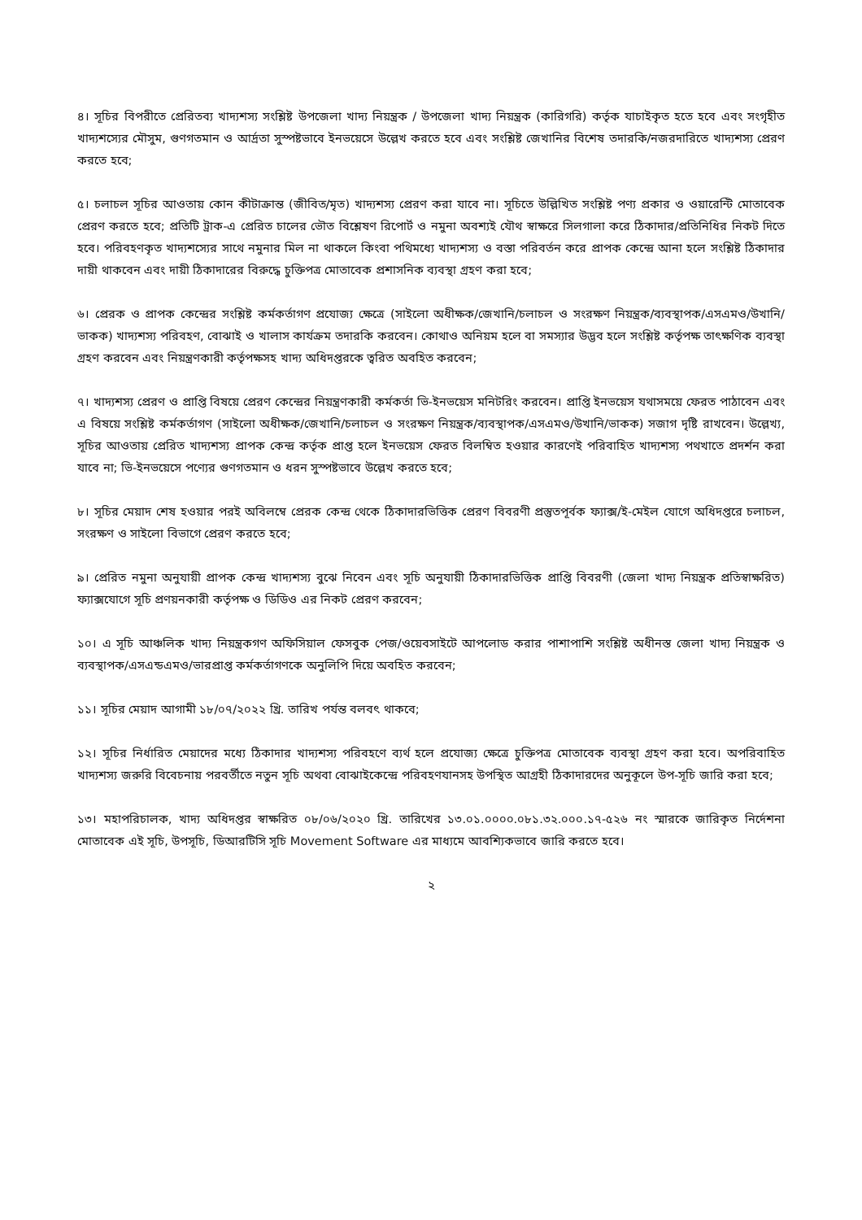৪। সূচির বিপরীতে প্রেরিতব্য খাদ্যশস্য সংশ্লিষ্ট উপজেলা খাদ্য নিয়ন্ত্রক / উপজেলা খাদ্য নিয়ন্ত্রক (কারিগরি) কর্তৃক যাচাইকৃত হতে হবে এবং সংগৃহীত খাদ্যশস্যের মৌসুম, গুণগতমান ও আর্দ্রতা সুস্পষ্টভাবে ইনভয়েসে উল্লেখ করতে হবে এবং সংশ্লিষ্ট জেখানির বিশেষ তদারকি/নজরদারিতে খাদ্যশস্য প্রেরণ করতে হবে;
৫। চলাচল সূচির আওতায় কোন কীটাক্রান্ত (জীবিত/মৃত) খাদ্যশস্য প্রেরণ করা যাবে না। সূচিতে উল্লিখিত সংশ্লিষ্ট পণ্য প্রকার ও ওয়ারেন্টি মোতাবেক প্রেরণ করতে হবে; প্রতিটি ট্রাক-এ প্রেরিত চালের ভৌত বিশ্লেষণ রিপোর্ট ও নমুনা অবশ্যই যৌথ স্বাক্ষরে সিলগালা করে ঠিকাদার/প্রতিনিধির নিকট দিতে হবে। পরিবহণকৃত খাদ্যশস্যের সাথে নমুনার মিল না থাকলে কিংবা পথিমধ্যে খাদ্যশস্য ও বস্তা পরিবর্তন করে প্রাপক কেন্দ্রে আনা হলে সংশ্লিষ্ট ঠিকাদার দায়ী থাকবেন এবং দায়ী ঠিকাদারের বিরুদ্ধে চুক্তিপত্র মোতাবেক প্রশাসনিক ব্যবস্থা গ্রহণ করা হবে;
৬। প্রেরক ও প্রাপক কেন্দ্রের সংশ্লিষ্ট কর্মকর্তাগণ প্রযোজ্য ক্ষেত্রে (সাইলো অধীক্ষক/জেখানি/চলাচল ও সংরক্ষণ নিয়ন্ত্রক/ব্যবস্থাপক/এসএমও/উখানি/ভাকক) খাদ্যশস্য পরিবহণ, বোঝাই ও খালাস কার্যক্রম তদারকি করবেন। কোথাও অনিয়ম হলে বা সমস্যার উদ্ভব হলে সংশ্লিষ্ট কর্তৃপক্ষ তাৎক্ষণিক ব্যবস্থা গ্রহণ করবেন এবং নিয়ন্ত্রণকারী কর্তৃপক্ষসহ খাদ্য অধিদপ্তরকে ত্বরিত অবহিত করবেন;
৭। খাদ্যশস্য প্রেরণ ও প্রাপ্তি বিষয়ে প্রেরণ কেন্দ্রের নিয়ন্ত্রণকারী কর্মকর্তা ভি-ইনভয়েস মনিটরিং করবেন। প্রাপ্তি ইনভয়েস যথাসময়ে ফেরত পাঠাবেন এবং এ বিষয়ে সংশ্লিষ্ট কর্মকর্তাগণ (সাইলো অধীক্ষক/জেখানি/চলাচল ও সংরক্ষণ নিয়ন্ত্রক/ব্যবস্থাপক/এসএমও/উখানি/ভাকক) সজাগ দৃষ্টি রাখবেন। উল্লেখ্য, সূচির আওতায় প্রেরিত খাদ্যশস্য প্রাপক কেন্দ্র কর্তৃক প্রাপ্ত হলে ইনভয়েস ফেরত বিলম্বিত হওয়ার কারণেই পরিবাহিত খাদ্যশস্য পথখাতে প্রদর্শন করা যাবে না; ভি-ইনভয়েসে পণ্যের গুণগতমান ও ধরন সুস্পষ্টভাবে উল্লেখ করতে হবে;
৮। সূচির মেয়াদ শেষ হওয়ার পরই অবিলম্বে প্রেরক কেন্দ্র থেকে ঠিকাদারভিত্তিক প্রেরণ বিবরণী প্রস্তুতপূর্বক ফ্যাক্স/ই-মেইল যোগে অধিদপ্তরে চলাচল, সংরক্ষণ ও সাইলো বিভাগে প্রেরণ করতে হবে;
৯। প্রেরিত নমুনা অনুযায়ী প্রাপক কেন্দ্র খাদ্যশস্য বুঝে নিবেন এবং সূচি অনুযায়ী ঠিকাদারভিত্তিক প্রাপ্তি বিবরণী (জেলা খাদ্য নিয়ন্ত্রক প্রতিস্বাক্ষরিত) ফ্যাক্সযোগে সূচি প্রণয়নকারী কর্তৃপক্ষ ও ডিডিও এর নিকট প্রেরণ করবেন;
১০। এ সূচি আঞ্চলিক খাদ্য নিয়ন্ত্রকগণ অফিসিয়াল ফেসবুক পেজ/ওয়েবসাইটে আপলোড করার পাশাপাশি সংশ্লিষ্ট অধীনস্ত জেলা খাদ্য নিয়ন্ত্রক ও ব্যবস্থাপক/এসএন্ডএমও/ভারপ্রাপ্ত কর্মকর্তাগণকে অনুলিপি দিয়ে অবহিত করবেন;
১১। সূচির মেয়াদ আগামী ১৮/০৭/২০২২ খ্রি. তারিখ পর্যন্ত বলবৎ থাকবে;
১২। সূচির নির্ধারিত মেয়াদের মধ্যে ঠিকাদার খাদ্যশস্য পরিবহণে ব্যর্থ হলে প্রযোজ্য ক্ষেত্রে চুক্তিপত্র মোতাবেক ব্যবস্থা গ্রহণ করা হবে। অপরিবাহিত খাদ্যশস্য জরুরি বিবেচনায় পরবর্তীতে নতুন সূচি অথবা বোঝাইকেন্দ্রে পরিবহণযানসহ উপস্থিত আগ্রহী ঠিকাদারদের অনুকূলে উপ-সূচি জারি করা হবে;
১৩। মহাপরিচালক, খাদ্য অধিদপ্তর স্বাক্ষরিত ০৮/০৬/২০২০ খ্রি. তারিখের ১৩.০১.০০০০.০৮১.৩২.০০০.১৭-৫২৬ নং স্মারকে জারিকৃত নির্দেশনা মোতাবেক এই সূচি, উপসূচি, ডিআরটিসি সূচি Movement Software এর মাধ্যমে আবশ্যিকভাবে জারি করতে হবে।
২